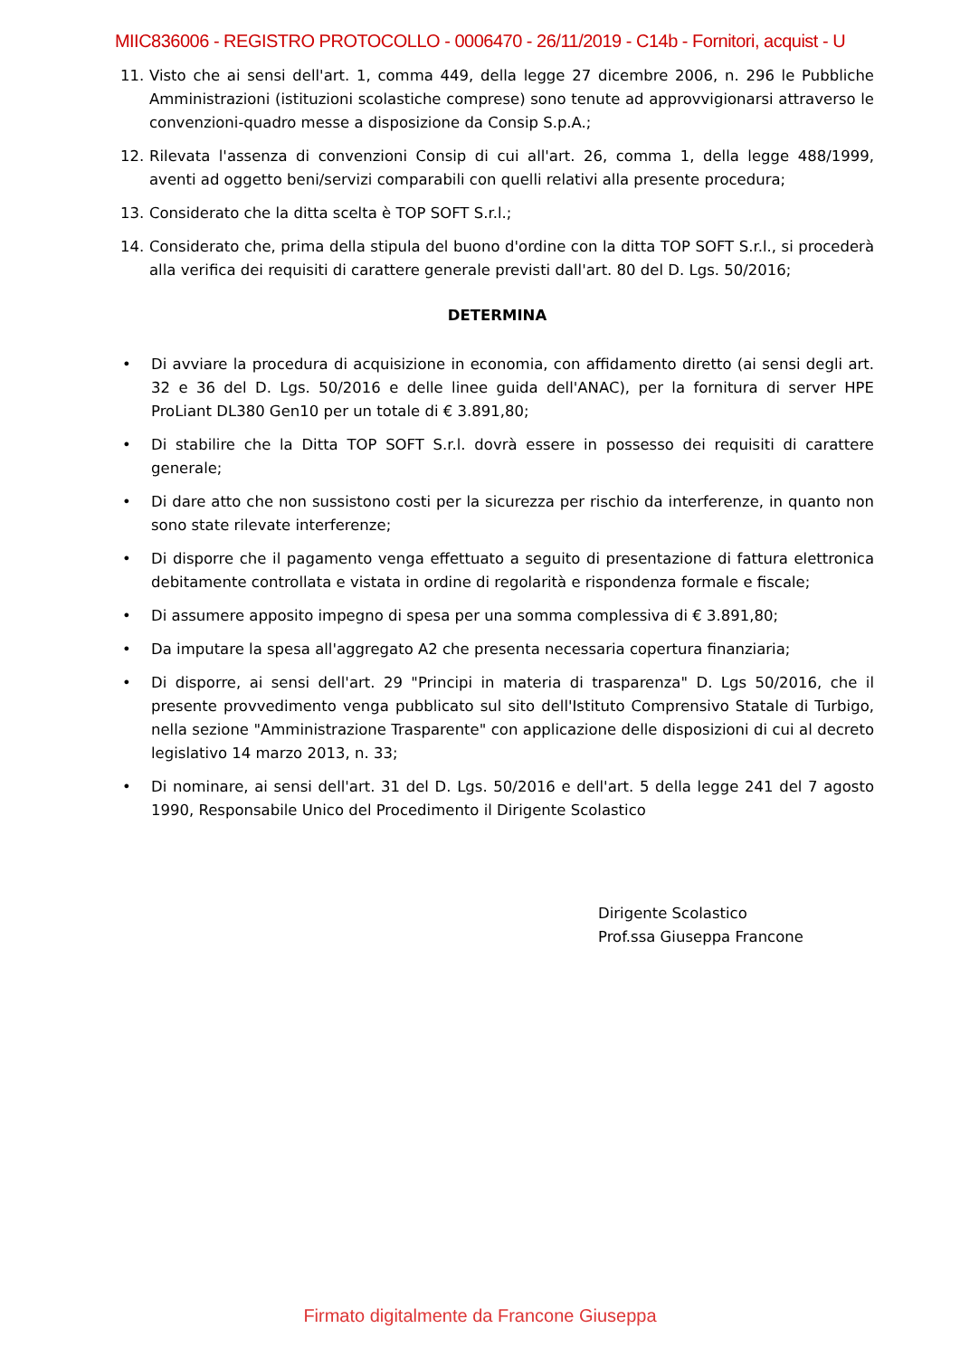MIIC836006 - REGISTRO PROTOCOLLO - 0006470 - 26/11/2019 - C14b - Fornitori, acquist - U
11. Visto che ai sensi dell'art. 1, comma 449, della legge 27 dicembre 2006, n. 296 le Pubbliche Amministrazioni (istituzioni scolastiche comprese) sono tenute ad approvvigionarsi attraverso le convenzioni-quadro messe a disposizione da Consip S.p.A.;
12. Rilevata l'assenza di convenzioni Consip di cui all'art. 26, comma 1, della legge 488/1999, aventi ad oggetto beni/servizi comparabili con quelli relativi alla presente procedura;
13. Considerato che la ditta scelta è TOP SOFT S.r.l.;
14. Considerato che, prima della stipula del buono d'ordine con la ditta TOP SOFT S.r.l., si procederà alla verifica dei requisiti di carattere generale previsti dall'art. 80 del D. Lgs. 50/2016;
DETERMINA
• Di avviare la procedura di acquisizione in economia, con affidamento diretto (ai sensi degli art. 32 e 36 del D. Lgs. 50/2016 e delle linee guida dell'ANAC), per la fornitura di server HPE ProLiant DL380 Gen10 per un totale di € 3.891,80;
• Di stabilire che la Ditta TOP SOFT S.r.l. dovrà essere in possesso dei requisiti di carattere generale;
• Di dare atto che non sussistono costi per la sicurezza per rischio da interferenze, in quanto non sono state rilevate interferenze;
• Di disporre che il pagamento venga effettuato a seguito di presentazione di fattura elettronica debitamente controllata e vistata in ordine di regolarità e rispondenza formale e fiscale;
• Di assumere apposito impegno di spesa per una somma complessiva di € 3.891,80;
• Da imputare la spesa all'aggregato A2 che presenta necessaria copertura finanziaria;
• Di disporre, ai sensi dell'art. 29 "Principi in materia di trasparenza" D. Lgs 50/2016, che il presente provvedimento venga pubblicato sul sito dell'Istituto Comprensivo Statale di Turbigo, nella sezione "Amministrazione Trasparente" con applicazione delle disposizioni di cui al decreto legislativo 14 marzo 2013, n. 33;
• Di nominare, ai sensi dell'art. 31 del D. Lgs. 50/2016 e dell'art. 5 della legge 241 del 7 agosto 1990, Responsabile Unico del Procedimento il Dirigente Scolastico
Dirigente Scolastico
Prof.ssa Giuseppa Francone
Firmato digitalmente da Francone Giuseppa